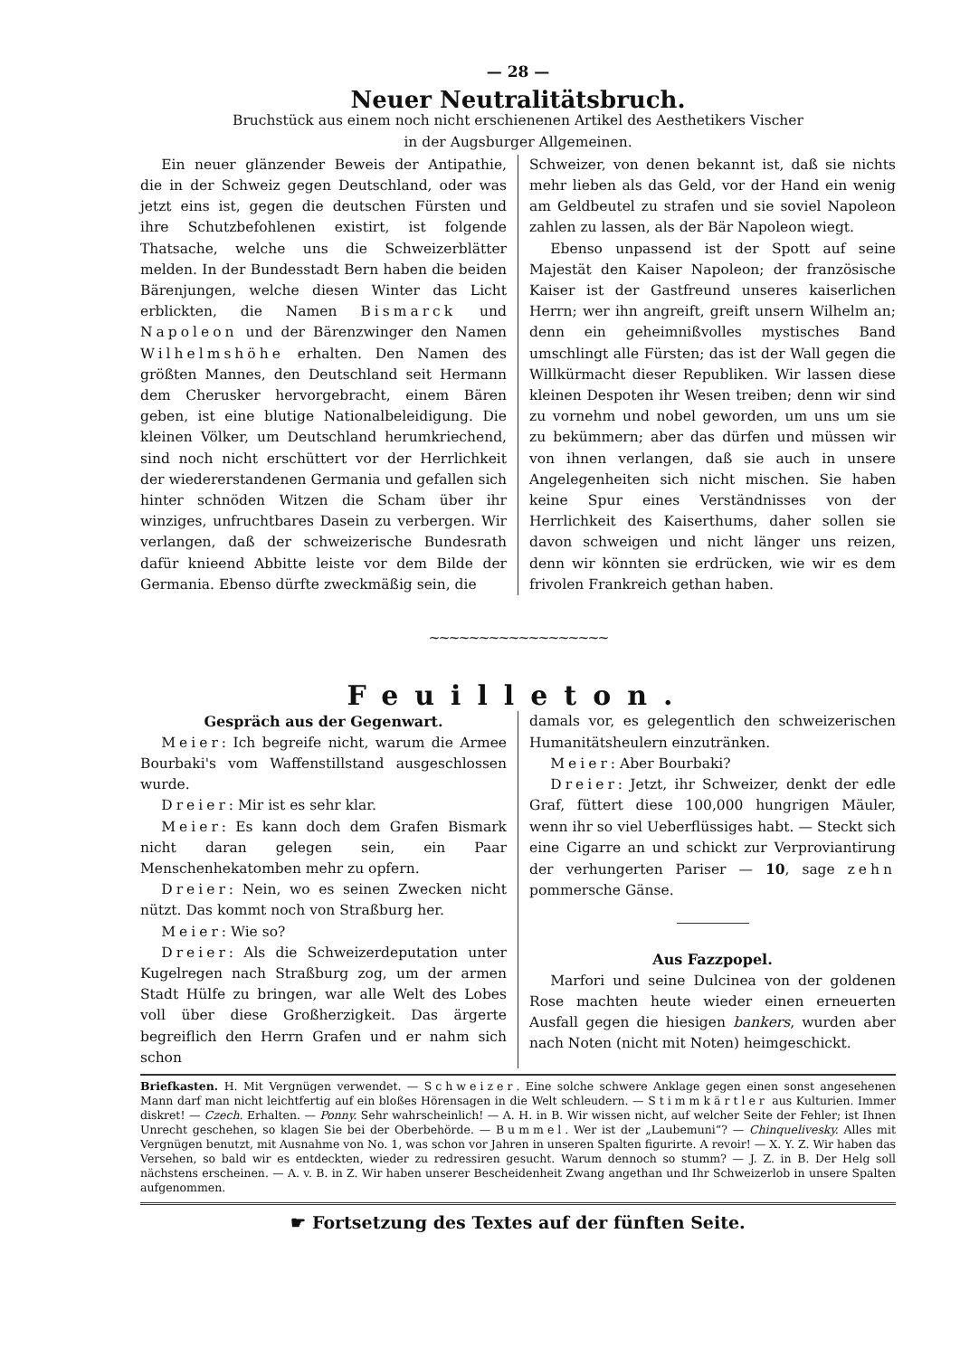— 28 —
Neuer Neutralitätsbruch.
Bruchstück aus einem noch nicht erschienenen Artikel des Aesthetikers Vischer
in der Augsburger Allgemeinen.
Ein neuer glänzender Beweis der Antipathie, die in der Schweiz gegen Deutschland, oder was jetzt eins ist, gegen die deutschen Fürsten und ihre Schutzbefohlenen existirt, ist folgende Thatsache, welche uns die Schweizerblätter melden. In der Bundesstadt Bern haben die beiden Bärenjungen, welche diesen Winter das Licht erblickten, die Namen Bismarck und Napoleon und der Bärenzwinger den Namen Wilhelmshöhe erhalten. Den Namen des größten Mannes, den Deutschland seit Hermann dem Cherusker hervorgebracht, einem Bären geben, ist eine blutige Nationalbeleidigung. Die kleinen Völker, um Deutschland herumkriechend, sind noch nicht erschüttert vor der Herrlichkeit der wiedererstandenen Germania und gefallen sich hinter schnöden Witzen die Scham über ihr winziges, unfruchtbares Dasein zu verbergen. Wir verlangen, daß der schweizerische Bundesrath dafür knieend Abbitte leiste vor dem Bilde der Germania. Ebenso dürfte zweckmäßig sein, die
Schweizer, von denen bekannt ist, daß sie nichts mehr lieben als das Geld, vor der Hand ein wenig am Geldbeutel zu strafen und sie soviel Napoleon zahlen zu lassen, als der Bär Napoleon wiegt.
Ebenso unpassend ist der Spott auf seine Majestät den Kaiser Napoleon; der französische Kaiser ist der Gastfreund unseres kaiserlichen Herrn; wer ihn angreift, greift unsern Wilhelm an; denn ein geheimnißvolles mystisches Band umschlingt alle Fürsten; das ist der Wall gegen die Willkürmacht dieser Republiken. Wir lassen diese kleinen Despoten ihr Wesen treiben; denn wir sind zu vornehm und nobel geworden, um uns um sie zu bekümmern; aber das dürfen und müssen wir von ihnen verlangen, daß sie auch in unsere Angelegenheiten sich nicht mischen. Sie haben keine Spur eines Verständnisses von der Herrlichkeit des Kaiserthums, daher sollen sie davon schweigen und nicht länger uns reizen, denn wir könnten sie erdrücken, wie wir es dem frivolen Frankreich gethan haben.
~~~~~~~~~~~~~~~~~~
Feuilleton.
Gespräch aus der Gegenwart.
Meier: Ich begreife nicht, warum die Armee Bourbaki's vom Waffenstillstand ausgeschlossen wurde.
Dreier: Mir ist es sehr klar.
Meier: Es kann doch dem Grafen Bismark nicht daran gelegen sein, ein Paar Menschenhekatomben mehr zu opfern.
Dreier: Nein, wo es seinen Zwecken nicht nützt. Das kommt noch von Straßburg her.
Meier: Wie so?
Dreier: Als die Schweizerdeputation unter Kugelregen nach Straßburg zog, um der armen Stadt Hülfe zu bringen, war alle Welt des Lobes voll über diese Großherzigkeit. Das ärgerte begreiflich den Herrn Grafen und er nahm sich schon
damals vor, es gelegentlich den schweizerischen Humanitätsheulern einzuträn­ken.
Meier: Aber Bourbaki?
Dreier: Jetzt, ihr Schweizer, denkt der edle Graf, füttert diese 100,000 hungrigen Mäuler, wenn ihr so viel Ueberflüssiges habt. — Steckt sich eine Cigarre an und schickt zur Verproviantirung der verhungerten Pariser — 10, sage zehn pommersche Gänse.
Aus Fazzpopel.
Marfori und seine Dulcinea von der goldenen Rose machten heute wieder einen erneuerten Ausfall gegen die hiesigen bankers, wurden aber nach Noten (nicht mit Noten) heimgeschickt.
Briefkasten. H. Mit Vergnügen verwendet. — Schweizer. Eine solche schwere Anklage gegen einen sonst angesehenen Mann darf man nicht leichtfertig auf ein bloßes Hörensagen in die Welt schleudern. — Stimmkärtler aus Kulturien. Immer diskret! — Czech. Erhalten. — Ponny. Sehr wahrscheinlich! — A. H. in B. Wir wissen nicht, auf welcher Seite der Fehler; ist Ihnen Unrecht geschehen, so klagen Sie bei der Oberbehörde. — Bummel. Wer ist der „Laubemuni“? — Chinquelivesky. Alles mit Vergnügen benutzt, mit Ausnahme von No. 1, was schon vor Jahren in unseren Spalten figurirte. A revoir! — X. Y. Z. Wir haben das Versehen, so bald wir es entdeckten, wieder zu redressiren gesucht. Warum dennoch so stumm? — J. Z. in B. Der Helg soll nächstens erscheinen. — A. v. B. in Z. Wir haben unserer Bescheidenheit Zwang angethan und Ihr Schweizerlob in unsere Spalten aufgenommen.
☛ Fortsetzung des Textes auf der fünften Seite.